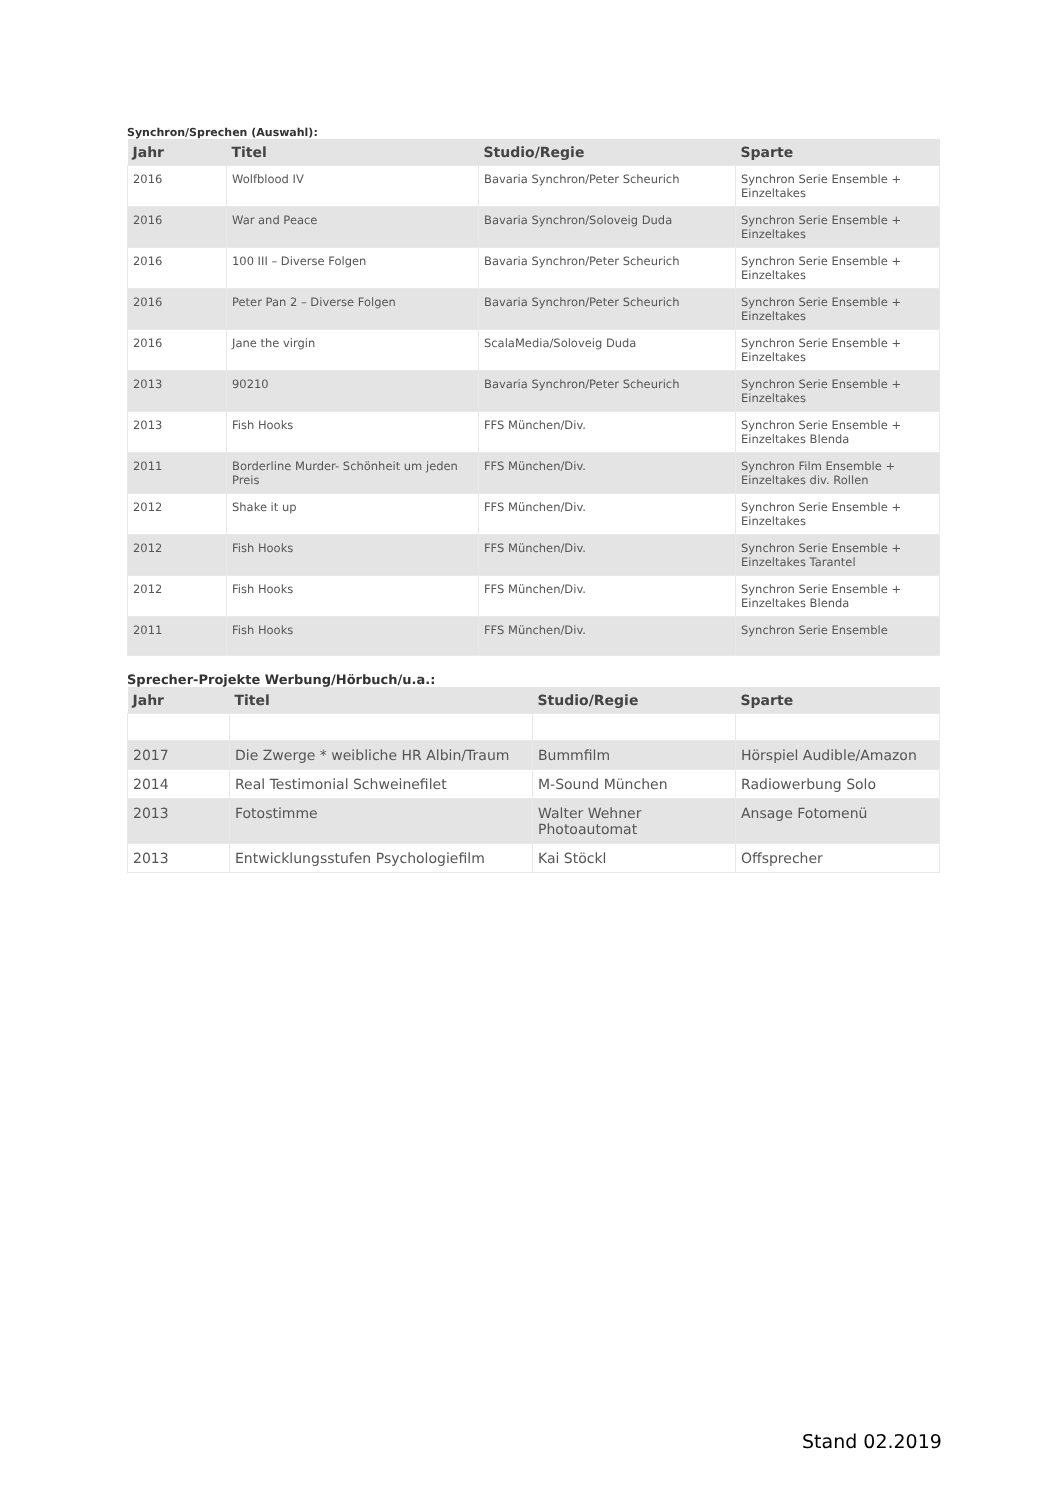Synchron/Sprechen (Auswahl):
| Jahr | Titel | Studio/Regie | Sparte |
| --- | --- | --- | --- |
| 2016 | Wolfblood IV | Bavaria Synchron/Peter Scheurich | Synchron Serie Ensemble + Einzeltakes |
| 2016 | War and Peace | Bavaria Synchron/Soloveig Duda | Synchron Serie Ensemble + Einzeltakes |
| 2016 | 100 III – Diverse Folgen | Bavaria Synchron/Peter Scheurich | Synchron Serie Ensemble + Einzeltakes |
| 2016 | Peter Pan 2 – Diverse Folgen | Bavaria Synchron/Peter Scheurich | Synchron Serie Ensemble + Einzeltakes |
| 2016 | Jane the virgin | ScalaMedia/Soloveig Duda | Synchron Serie Ensemble + Einzeltakes |
| 2013 | 90210 | Bavaria Synchron/Peter Scheurich | Synchron Serie Ensemble + Einzeltakes |
| 2013 | Fish Hooks | FFS München/Div. | Synchron Serie Ensemble + Einzeltakes Blenda |
| 2011 | Borderline Murder- Schönheit um jeden Preis | FFS München/Div. | Synchron Film Ensemble + Einzeltakes div. Rollen |
| 2012 | Shake it up | FFS München/Div. | Synchron Serie Ensemble + Einzeltakes |
| 2012 | Fish Hooks | FFS München/Div. | Synchron Serie Ensemble + Einzeltakes Tarantel |
| 2012 | Fish Hooks | FFS München/Div. | Synchron Serie Ensemble + Einzeltakes Blenda |
| 2011 | Fish Hooks | FFS München/Div. | Synchron Serie Ensemble |
Sprecher-Projekte Werbung/Hörbuch/u.a.:
| Jahr | Titel | Studio/Regie | Sparte |
| --- | --- | --- | --- |
| 2017 | Die Zwerge * weibliche HR Albin/Traum | Bummfilm | Hörspiel Audible/Amazon |
| 2014 | Real Testimonial Schweinefilet | M-Sound München | Radiowerbung Solo |
| 2013 | Fotostimme | Walter Wehner Photoautomat | Ansage Fotomenü |
| 2013 | Entwicklungsstufen Psychologiefilm | Kai Stöckl | Offsprecher |
Stand 02.2019